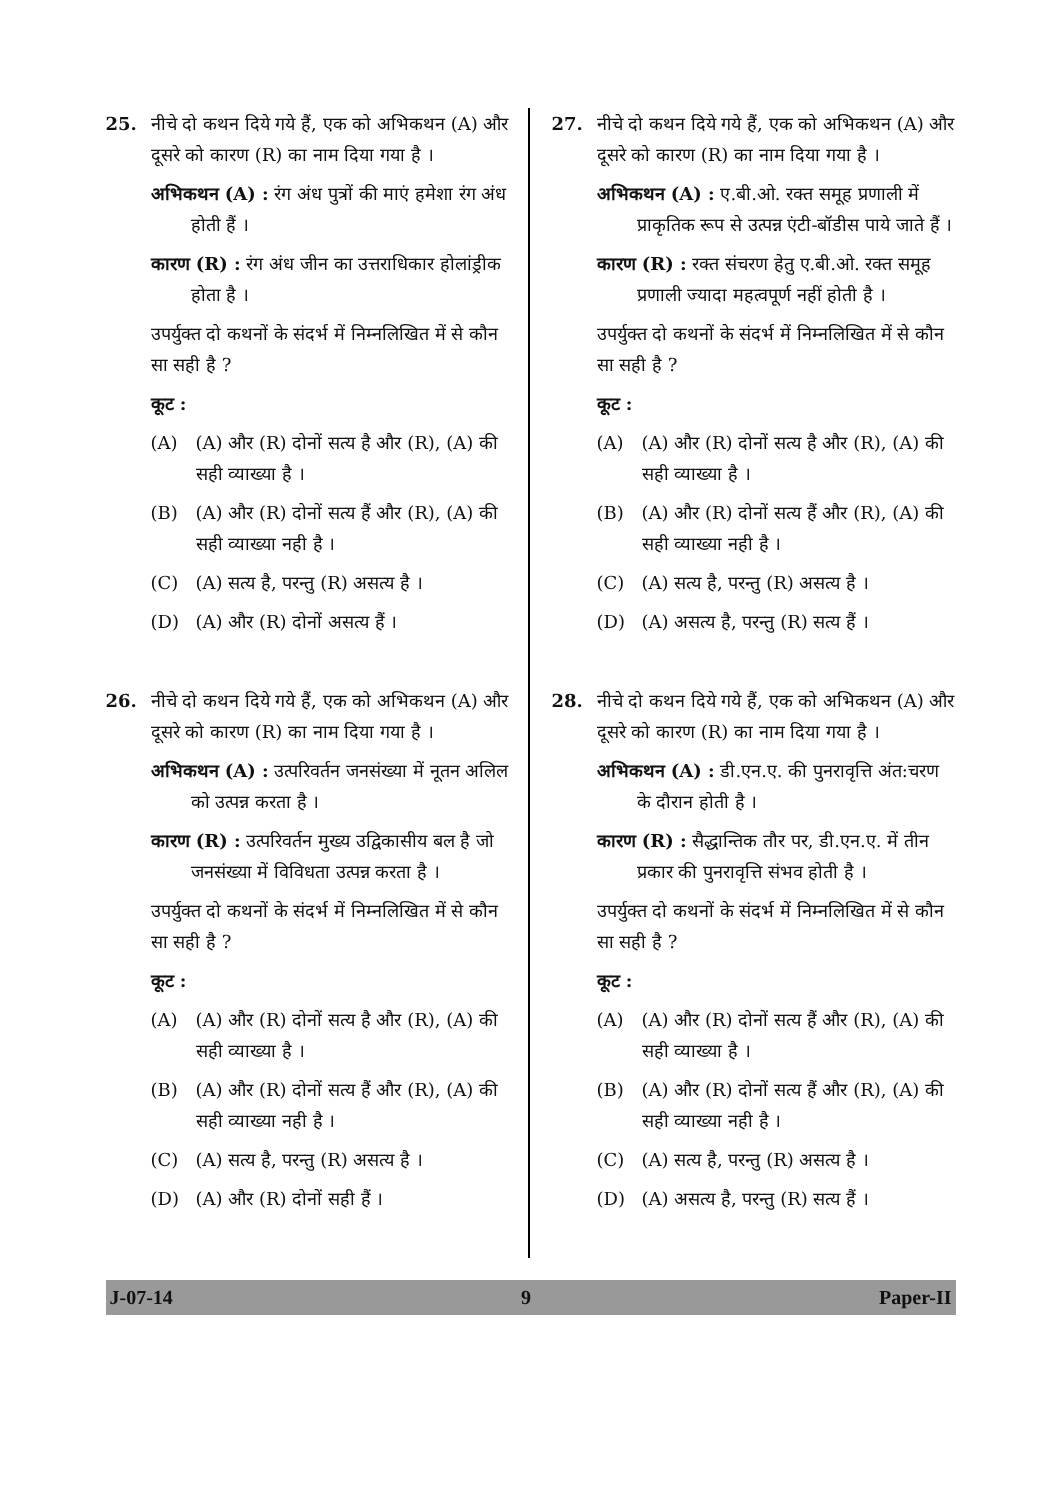25. नीचे दो कथन दिये गये हैं, एक को अभिकथन (A) और दूसरे को कारण (R) का नाम दिया गया है ।
अभिकथन (A) : रंग अंध पुत्रों की माएं हमेशा रंग अंध होती हैं ।
कारण (R) : रंग अंध जीन का उत्तराधिकार होलांड्रीक होता है ।
उपर्युक्त दो कथनों के संदर्भ में निम्नलिखित में से कौन सा सही है ?
कूट :
(A) (A) और (R) दोनों सत्य है और (R), (A) की सही व्याख्या है ।
(B) (A) और (R) दोनों सत्य हैं और (R), (A) की सही व्याख्या नही है ।
(C) (A) सत्य है, परन्तु (R) असत्य है ।
(D) (A) और (R) दोनों असत्य हैं ।
26. नीचे दो कथन दिये गये हैं, एक को अभिकथन (A) और दूसरे को कारण (R) का नाम दिया गया है ।
अभिकथन (A) : उत्परिवर्तन जनसंख्या में नूतन अलिल को उत्पन्न करता है ।
कारण (R) : उत्परिवर्तन मुख्य उद्विकासीय बल है जो जनसंख्या में विविधता उत्पन्न करता है ।
उपर्युक्त दो कथनों के संदर्भ में निम्नलिखित में से कौन सा सही है ?
कूट :
(A) (A) और (R) दोनों सत्य है और (R), (A) की सही व्याख्या है ।
(B) (A) और (R) दोनों सत्य हैं और (R), (A) की सही व्याख्या नही है ।
(C) (A) सत्य है, परन्तु (R) असत्य है ।
(D) (A) और (R) दोनों सही हैं ।
27. नीचे दो कथन दिये गये हैं, एक को अभिकथन (A) और दूसरे को कारण (R) का नाम दिया गया है ।
अभिकथन (A) : ए.बी.ओ. रक्त समूह प्रणाली में प्राकृतिक रूप से उत्पन्न एंटी-बॉडीस पाये जाते हैं ।
कारण (R) : रक्त संचरण हेतु ए.बी.ओ. रक्त समूह प्रणाली ज्यादा महत्वपूर्ण नहीं होती है ।
उपर्युक्त दो कथनों के संदर्भ में निम्नलिखित में से कौन सा सही है ?
कूट :
(A) (A) और (R) दोनों सत्य है और (R), (A) की सही व्याख्या है ।
(B) (A) और (R) दोनों सत्य हैं और (R), (A) की सही व्याख्या नही है ।
(C) (A) सत्य है, परन्तु (R) असत्य है ।
(D) (A) असत्य है, परन्तु (R) सत्य हैं ।
28. नीचे दो कथन दिये गये हैं, एक को अभिकथन (A) और दूसरे को कारण (R) का नाम दिया गया है ।
अभिकथन (A) : डी.एन.ए. की पुनरावृत्ति अंत:चरण के दौरान होती है ।
कारण (R) : सैद्धान्तिक तौर पर, डी.एन.ए. में तीन प्रकार की पुनरावृत्ति संभव होती है ।
उपर्युक्त दो कथनों के संदर्भ में निम्नलिखित में से कौन सा सही है ?
कूट :
(A) (A) और (R) दोनों सत्य हैं और (R), (A) की सही व्याख्या है ।
(B) (A) और (R) दोनों सत्य हैं और (R), (A) की सही व्याख्या नही है ।
(C) (A) सत्य है, परन्तु (R) असत्य है ।
(D) (A) असत्य है, परन्तु (R) सत्य हैं ।
J-07-14 9 Paper-II